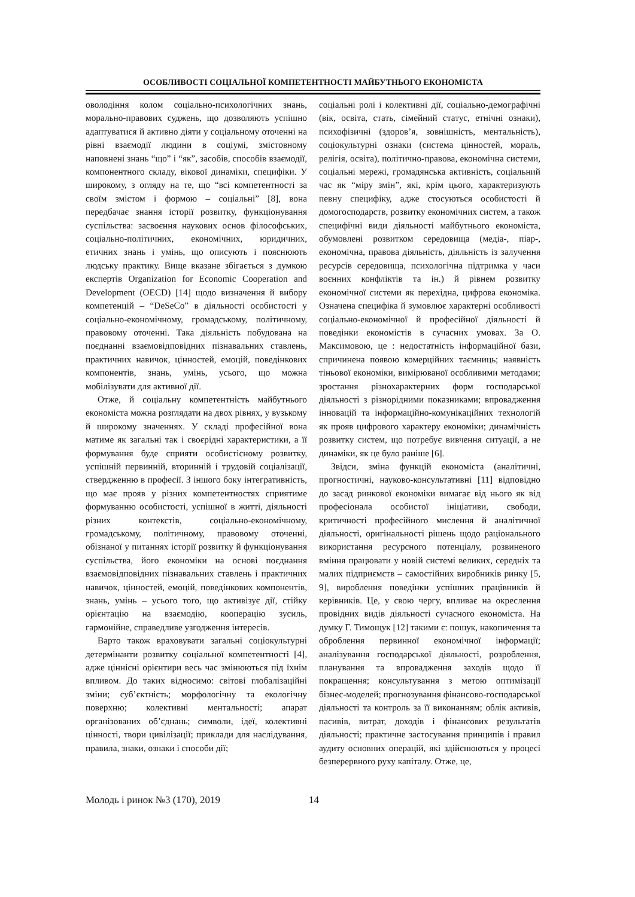ОСОБЛИВОСТІ СОЦІАЛЬНОЇ КОМПЕТЕНТНОСТІ МАЙБУТНЬОГО ЕКОНОМІСТА
оволодіння колом соціально-психологічних знань, морально-правових суджень, що дозволяють успішно адаптуватися й активно діяти у соціальному оточенні на рівні взаємодії людини в соціумі, змістовному наповнені знань “що” і “як”, засобів, способів взаємодії, компонентного складу, вікової динаміки, специфіки. У широкому, з огляду на те, що “всі компетентності за своїм змістом і формою – соціальні” [8], вона передбачає знання історії розвитку, функціонування суспільства: засвоєння наукових основ філософських, соціально-політичних, економічних, юридичних, етичних знань і умінь, що описують і пояснюють людську практику. Вище вказане збігається з думкою експертів Organization for Economic Cooperation and Development (OECD) [14] щодо визначення й вибору компетенцій – “DeSeCo” в діяльності особистості у соціально-економічному, громадському, політичному, правовому оточенні. Така діяльність побудована на поєднанні взаємовідповідних пізнавальних ставлень, практичних навичок, цінностей, емоцій, поведінкових компонентів, знань, умінь, усього, що можна мобілізувати для активної дії.
Отже, й соціальну компетентність майбутнього економіста можна розглядати на двох рівнях, у вузькому й широкому значеннях. У складі професійної вона матиме як загальні так і своєрідні характеристики, а її формування буде сприяти особистісному розвитку, успішній первинній, вторинній і трудовій соціалізації, ствердженню в професії. З іншого боку інтегративність, що має прояв у різних компетентностях сприятиме формуванню особистості, успішної в житті, діяльності різних контекстів, соціально-економічному, громадському, політичному, правовому оточенні, обізнаної у питаннях історії розвитку й функціонування суспільства, його економіки на основі поєднання взаємовідповідних пізнавальних ставлень і практичних навичок, цінностей, емоцій, поведінкових компонентів, знань, умінь – усього того, що активізує дії, стійку орієнтацію на взаємодію, кооперацію зусиль, гармонійне, справедливе узгодження інтересів.
Варто також враховувати загальні соціокультурні детермінанти розвитку соціальної компетентності [4], адже ціннісні орієнтири весь час змінюються під їхнім впливом. До таких відносимо: світові глобалізаційні зміни; суб’єктність; морфологічну та екологічну поверхню; колективні ментальності; апарат організованих об’єднань; символи, ідеї, колективні цінності, твори цивілізації; приклади для наслідування, правила, знаки, ознаки і способи дії;
соціальні ролі і колективні дії, соціально-демографічні (вік, освіта, стать, сімейний статус, етнічні ознаки), психофізичні (здоров’я, зовнішність, ментальність), соціокультурні ознаки (система цінностей, мораль, релігія, освіта), політично-правова, економічна системи, соціальні мережі, громадянська активність, соціальний час як “міру змін”, які, крім цього, характеризують певну специфіку, адже стосуються особистості й домогосподарств, розвитку економічних систем, а також специфічні види діяльності майбутнього економіста, обумовлені розвитком середовища (медіа-, піар-, економічна, правова діяльність, діяльність із залучення ресурсів середовища, психологічна підтримка у часи воєнних конфліктів та ін.) й рівнем розвитку економічної системи як перехідна, цифрова економіка. Означена специфіка й зумовлює характерні особливості соціально-економічної й професійної діяльності й поведінки економістів в сучасних умовах. За О. Максимовою, це : недостатність інформаційної бази, спричинена появою комерційних таємниць; наявність тіньової економіки, вимірюваної особливими методами; зростання різнохарактерних форм господарської діяльності з різнорідними показниками; впровадження інновацій та інформаційно-комунікаційних технологій як прояв цифрового характеру економіки; динамічність розвитку систем, що потребує вивчення ситуації, а не динаміки, як це було раніше [6].
Звідси, зміна функцій економіста (аналітичні, прогностичні, науково-консультативні [11] відповідно до засад ринкової економіки вимагає від нього як від професіонала особистої ініціативи, свободи, критичності професійного мислення й аналітичної діяльності, оригінальності рішень щодо раціонального використання ресурсного потенціалу, розвиненого вміння працювати у новій системі великих, середніх та малих підприємств – самостійних виробників ринку [5, 9], вироблення поведінки успішних працівників й керівників. Це, у свою чергу, впливає на окреслення провідних видів діяльності сучасного економіста. На думку Г. Тимощук [12] такими є: пошук, накопичення та оброблення первинної економічної інформації; аналізування господарської діяльності, розроблення, планування та впровадження заходів щодо її покращення; консультування з метою оптимізації бізнес-моделей; прогнозування фінансово-господарської діяльності та контроль за її виконанням; облік активів, пасивів, витрат, доходів і фінансових результатів діяльності; практичне застосування принципів і правил аудиту основних операцій, які здійснюються у процесі безперервного руху капіталу. Отже, це,
Молодь і ринок №3 (170), 2019 14